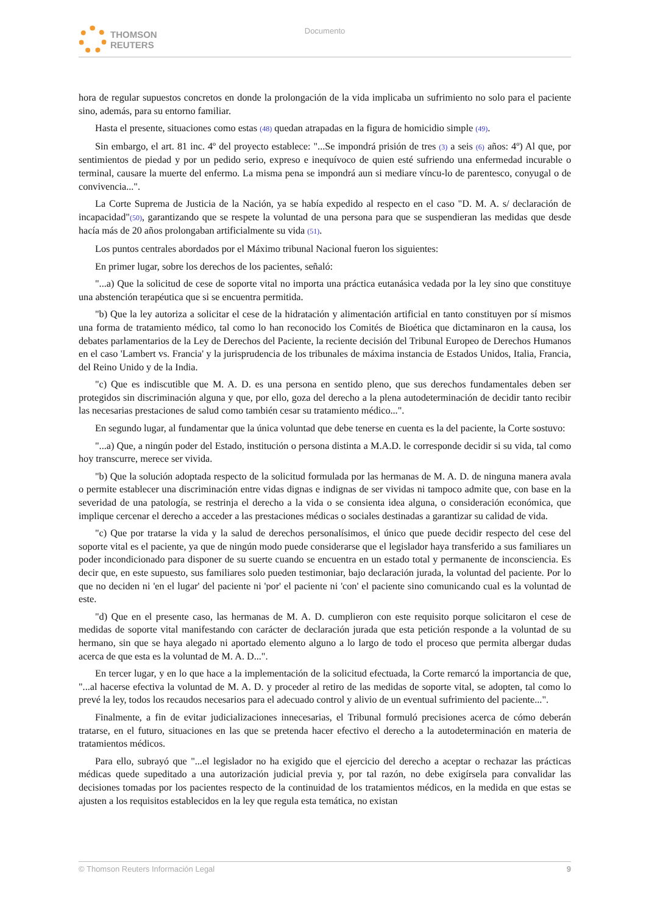THOMSON
REUTERS
Documento
hora de regular supuestos concretos en donde la prolongación de la vida implicaba un sufrimiento no solo para el paciente sino, además, para su entorno familiar.
Hasta el presente, situaciones como estas (48) quedan atrapadas en la figura de homicidio simple (49).
Sin embargo, el art. 81 inc. 4º del proyecto establece: "...Se impondrá prisión de tres (3) a seis (6) años: 4º) Al que, por sentimientos de piedad y por un pedido serio, expreso e inequívoco de quien esté sufriendo una enfermedad incurable o terminal, causare la muerte del enfermo. La misma pena se impondrá aun si mediare víncu-lo de parentesco, conyugal o de convivencia...".
La Corte Suprema de Justicia de la Nación, ya se había expedido al respecto en el caso "D. M. A. s/ declaración de incapacidad"(50), garantizando que se respete la voluntad de una persona para que se suspendieran las medidas que desde hacía más de 20 años prolongaban artificialmente su vida (51).
Los puntos centrales abordados por el Máximo tribunal Nacional fueron los siguientes:
En primer lugar, sobre los derechos de los pacientes, señaló:
"...a) Que la solicitud de cese de soporte vital no importa una práctica eutanásica vedada por la ley sino que constituye una abstención terapéutica que si se encuentra permitida.
"b) Que la ley autoriza a solicitar el cese de la hidratación y alimentación artificial en tanto constituyen por sí mismos una forma de tratamiento médico, tal como lo han reconocido los Comités de Bioética que dictaminaron en la causa, los debates parlamentarios de la Ley de Derechos del Paciente, la reciente decisión del Tribunal Europeo de Derechos Humanos en el caso 'Lambert vs. Francia' y la jurisprudencia de los tribunales de máxima instancia de Estados Unidos, Italia, Francia, del Reino Unido y de la India.
"c) Que es indiscutible que M. A. D. es una persona en sentido pleno, que sus derechos fundamentales deben ser protegidos sin discriminación alguna y que, por ello, goza del derecho a la plena autodeterminación de decidir tanto recibir las necesarias prestaciones de salud como también cesar su tratamiento médico...".
En segundo lugar, al fundamentar que la única voluntad que debe tenerse en cuenta es la del paciente, la Corte sostuvo:
"...a) Que, a ningún poder del Estado, institución o persona distinta a M.A.D. le corresponde decidir si su vida, tal como hoy transcurre, merece ser vivida.
"b) Que la solución adoptada respecto de la solicitud formulada por las hermanas de M. A. D. de ninguna manera avala o permite establecer una discriminación entre vidas dignas e indignas de ser vividas ni tampoco admite que, con base en la severidad de una patología, se restrinja el derecho a la vida o se consienta idea alguna, o consideración económica, que implique cercenar el derecho a acceder a las prestaciones médicas o sociales destinadas a garantizar su calidad de vida.
"c) Que por tratarse la vida y la salud de derechos personalísimos, el único que puede decidir respecto del cese del soporte vital es el paciente, ya que de ningún modo puede considerarse que el legislador haya transferido a sus familiares un poder incondicionado para disponer de su suerte cuando se encuentra en un estado total y permanente de inconsciencia. Es decir que, en este supuesto, sus familiares solo pueden testimoniar, bajo declaración jurada, la voluntad del paciente. Por lo que no deciden ni 'en el lugar' del paciente ni 'por' el paciente ni 'con' el paciente sino comunicando cual es la voluntad de este.
"d) Que en el presente caso, las hermanas de M. A. D. cumplieron con este requisito porque solicitaron el cese de medidas de soporte vital manifestando con carácter de declaración jurada que esta petición responde a la voluntad de su hermano, sin que se haya alegado ni aportado elemento alguno a lo largo de todo el proceso que permita albergar dudas acerca de que esta es la voluntad de M. A. D...".
En tercer lugar, y en lo que hace a la implementación de la solicitud efectuada, la Corte remarcó la importancia de que, "...al hacerse efectiva la voluntad de M. A. D. y proceder al retiro de las medidas de soporte vital, se adopten, tal como lo prevé la ley, todos los recaudos necesarios para el adecuado control y alivio de un eventual sufrimiento del paciente...".
Finalmente, a fin de evitar judicializaciones innecesarias, el Tribunal formuló precisiones acerca de cómo deberán tratarse, en el futuro, situaciones en las que se pretenda hacer efectivo el derecho a la autodeterminación en materia de tratamientos médicos.
Para ello, subrayó que "...el legislador no ha exigido que el ejercicio del derecho a aceptar o rechazar las prácticas médicas quede supeditado a una autorización judicial previa y, por tal razón, no debe exigírsela para convalidar las decisiones tomadas por los pacientes respecto de la continuidad de los tratamientos médicos, en la medida en que estas se ajusten a los requisitos establecidos en la ley que regula esta temática, no existan
© Thomson Reuters Información Legal 9